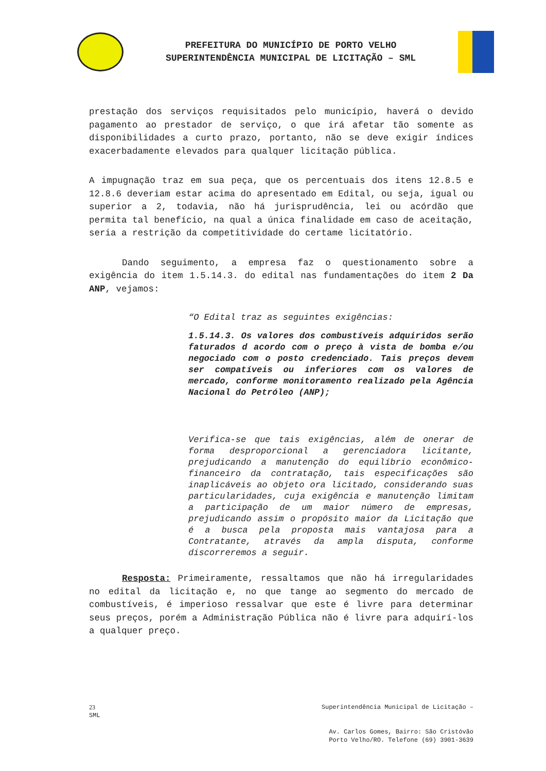PREFEITURA DO MUNICÍPIO DE PORTO VELHO
SUPERINTENDÊNCIA MUNICIPAL DE LICITAÇÃO – SML
prestação dos serviços requisitados pelo município, haverá o devido pagamento ao prestador de serviço, o que irá afetar tão somente as disponibilidades a curto prazo, portanto, não se deve exigir índices exacerbadamente elevados para qualquer licitação pública.
A impugnação traz em sua peça, que os percentuais dos itens 12.8.5 e 12.8.6 deveriam estar acima do apresentado em Edital, ou seja, igual ou superior a 2, todavia, não há jurisprudência, lei ou acórdão que permita tal benefício, na qual a única finalidade em caso de aceitação, seria a restrição da competitividade do certame licitatório.
Dando seguimento, a empresa faz o questionamento sobre a exigência do item 1.5.14.3. do edital nas fundamentações do item 2 Da ANP, vejamos:
“O Edital traz as seguintes exigências:
1.5.14.3. Os valores dos combustíveis adquiridos serão faturados d acordo com o preço à vista de bomba e/ou negociado com o posto credenciado. Tais preços devem ser compatíveis ou inferiores com os valores de mercado, conforme monitoramento realizado pela Agência Nacional do Petróleo (ANP);
Verifica-se que tais exigências, além de onerar de forma desproporcional a gerenciadora licitante, prejudicando a manutenção do equilíbrio econômico-financeiro da contratação, tais especificações são inaplicáveis ao objeto ora licitado, considerando suas particularidades, cuja exigência e manutenção limitam a participação de um maior número de empresas, prejudicando assim o propósito maior da Licitação que é a busca pela proposta mais vantajosa para a Contratante, através da ampla disputa, conforme discorreremos a seguir.
Resposta: Primeiramente, ressaltamos que não há irregularidades no edital da licitação e, no que tange ao segmento do mercado de combustíveis, é imperioso ressalvar que este é livre para determinar seus preços, porém a Administração Pública não é livre para adquirí-los a qualquer preço.
23 Superintendência Municipal de Licitação –
SML
Av. Carlos Gomes, Bairro: São Cristóvão
Porto Velho/RO. Telefone (69) 3901-3639